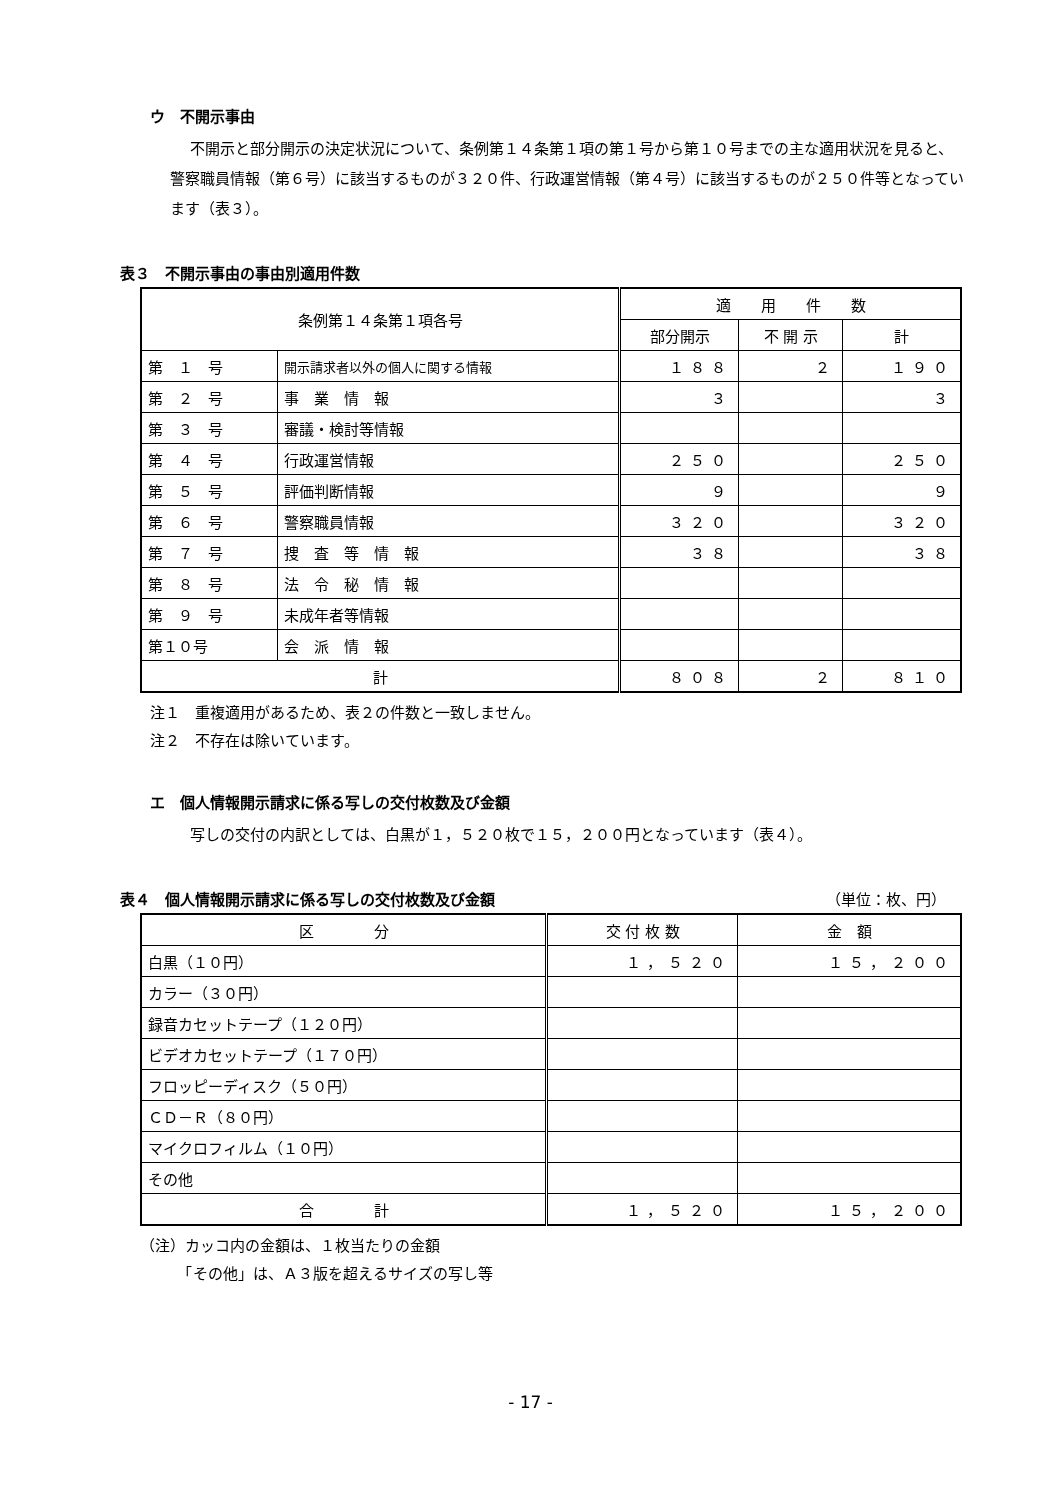ウ　不開示事由
不開示と部分開示の決定状況について、条例第１４条第１項の第１号から第１０号までの主な適用状況を見ると、警察職員情報（第６号）に該当するものが３２０件、行政運営情報（第４号）に該当するものが２５０件等となっています（表３）。
表３　不開示事由の事由別適用件数
| 条例第１４条第１項各号 | | 適 用 件 数 | | |
| --- | --- | --- | --- | --- |
| | | 部分開示 | 不 開 示 | 計 |
| 第 １ 号 | 開示請求者以外の個人に関する情報 | １８８ | ２ | １９０ |
| 第 ２ 号 | 事 業 情 報 | ３ | | ３ |
| 第 ３ 号 | 審議・検討等情報 | | | |
| 第 ４ 号 | 行政運営情報 | ２５０ | | ２５０ |
| 第 ５ 号 | 評価判断情報 | ９ | | ９ |
| 第 ６ 号 | 警察職員情報 | ３２０ | | ３２０ |
| 第 ７ 号 | 捜 査 等 情 報 | ３８ | | ３８ |
| 第 ８ 号 | 法 令 秘 情 報 | | | |
| 第 ９ 号 | 未成年者等情報 | | | |
| 第１０号 | 会 派 情 報 | | | |
| 計 | | ８０８ | ２ | ８１０ |
注１　重複適用があるため、表２の件数と一致しません。
注２　不存在は除いています。
エ　個人情報開示請求に係る写しの交付枚数及び金額
写しの交付の内訳としては、白黒が１，５２０枚で１５，２００円となっています（表４）。
表４　個人情報開示請求に係る写しの交付枚数及び金額 （単位：枚、円）
| 区 分 | 交 付 枚 数 | 金 額 |
| --- | --- | --- |
| 白黒（１０円） | １，５２０ | １５，２００ |
| カラー（３０円） | | |
| 録音カセットテープ（１２０円） | | |
| ビデオカセットテープ（１７０円） | | |
| フロッピーディスク（５０円） | | |
| ＣＤ－Ｒ（８０円） | | |
| マイクロフィルム（１０円） | | |
| その他 | | |
| 合 計 | １，５２０ | １５，２００ |
（注）カッコ内の金額は、１枚当たりの金額
　　　「その他」は、Ａ３版を超えるサイズの写し等
- 17 -